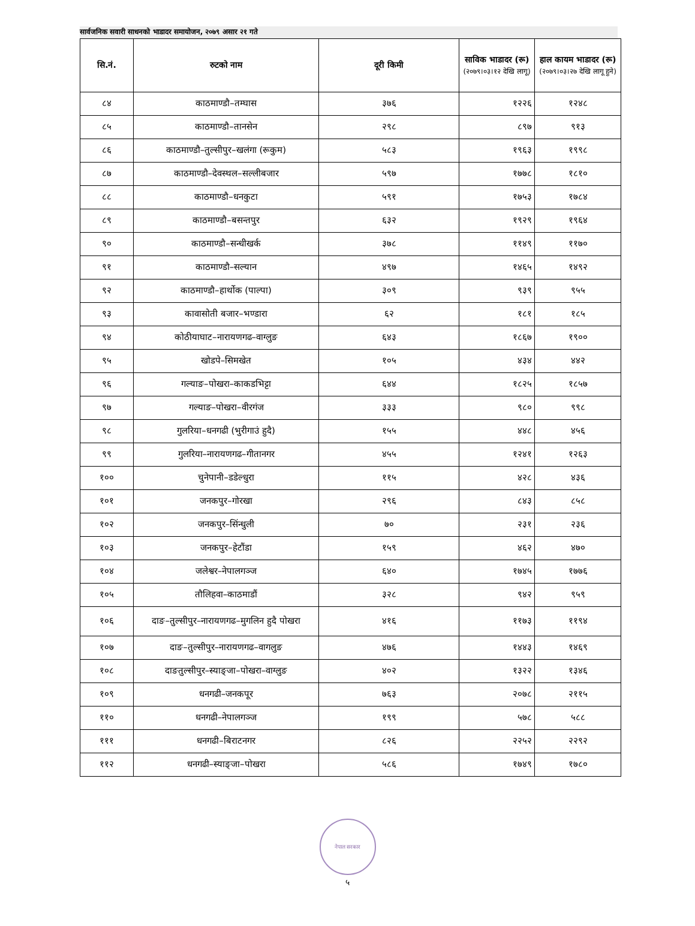सार्वजनिक सवारी साधनको भाडादर समायोजन, २०७९ असार २१ गते
| सि.नं. | रुटको नाम | दूरी किमी | साविक भाडादर (रू) (२०७९।०३।१२ देखि लागू) | हाल कायम भाडादर (रू) (२०७९।०३।२७ देखि लागू हुने) |
| --- | --- | --- | --- | --- |
| ८४ | काठमाण्डौ–तम्घास | ३७६ | १२२६ | १२४८ |
| ८५ | काठमाण्डौ–तानसेन | २९८ | ८९७ | ९१३ |
| ८६ | काठमाण्डौ–तुल्सीपुर–खलंगा (रूकुम) | ५८३ | १९६३ | १९९८ |
| ८७ | काठमाण्डौ–देवस्थल–सल्लीबजार | ५९७ | १७७८ | १८१० |
| ८८ | काठमाण्डौ–धनकुटा | ५९१ | १७५३ | १७८४ |
| ८९ | काठमाण्डौ–बसन्तपुर | ६३२ | १९२९ | १९६४ |
| ९० | काठमाण्डौ–सन्धीखर्क | ३७८ | ११४९ | ११७० |
| ९१ | काठमाण्डौ–सल्यान | ४९७ | १४६५ | १४९२ |
| ९२ | काठमाण्डौ–हार्थोक (पाल्पा) | ३०९ | ९३९ | ९५५ |
| ९३ | कावासोती बजार–भण्डारा | ६२ | १८१ | १८५ |
| ९४ | कोठीयाघाट–नारायणगढ–वाग्लुङ | ६४३ | १८६७ | १९०० |
| ९५ | खोडपे–सिमखेत | १०५ | ४३४ | ४४२ |
| ९६ | गल्याङ–पोखरा–काकडभिट्टा | ६४४ | १८२५ | १८५७ |
| ९७ | गल्याङ–पोखरा–वीरगंज | ३३३ | ९८० | ९९८ |
| ९८ | गुलरिया–धनगढी (भुरीगाउं हुदै) | १५५ | ४४८ | ४५६ |
| ९९ | गुलरिया–नारायणगढ–गीतानगर | ४५५ | १२४१ | १२६३ |
| १०० | चुनेपानी–डडेल्धुरा | ११५ | ४२८ | ४३६ |
| १०१ | जनकपुर–गोरखा | २९६ | ८४३ | ८५८ |
| १०२ | जनकपुर–सिंन्धुली | ७० | २३१ | २३६ |
| १०३ | जनकपुर–हेटौंडा | १५९ | ४६२ | ४७० |
| १०४ | जलेश्वर–नेपालगञ्ज | ६४० | १७४५ | १७७६ |
| १०५ | तौलिहवा–काठमाडौं | ३२८ | ९४२ | ९५९ |
| १०६ | दाङ–तुल्सीपुर–नारायणगढ–मुगलिन हुदै पोखरा | ४१६ | ११७३ | ११९४ |
| १०७ | दाङ–तुल्सीपुर–नारायणगढ–वागलुङ | ४७६ | १४४३ | १४६९ |
| १०८ | दाङतुल्सीपुर–स्याङ्जा–पोखरा–वाग्लुङ | ४०२ | १३२२ | १३४६ |
| १०९ | धनगढी–जनकपूर | ७६३ | २०७८ | २११५ |
| ११० | धनगढी–नेपालगञ्ज | १९९ | ५७८ | ५८८ |
| १११ | धनगढी–बिराटनगर | ८२६ | २२५२ | २२९२ |
| ११२ | धनगढी–स्याङ्जा–पोखरा | ५८६ | १७४९ | १७८० |
नेपाल सरकार
५